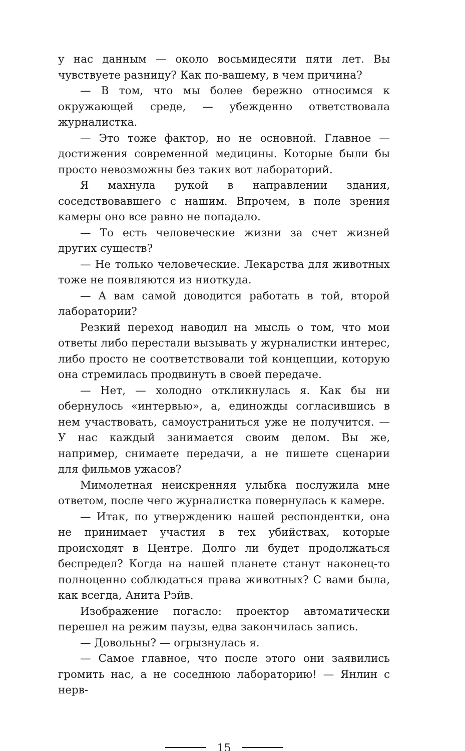у нас данным — около восьмидесяти пяти лет. Вы чувствуете разницу? Как по-вашему, в чем причина?
— В том, что мы более бережно относимся к окружающей среде, — убежденно ответствовала журналистка.
— Это тоже фактор, но не основной. Главное — достижения современной медицины. Которые были бы просто невозможны без таких вот лабораторий.
Я махнула рукой в направлении здания, соседствовавшего с нашим. Впрочем, в поле зрения камеры оно все равно не попадало.
— То есть человеческие жизни за счет жизней других существ?
— Не только человеческие. Лекарства для животных тоже не появляются из ниоткуда.
— А вам самой доводится работать в той, второй лаборатории?
Резкий переход наводил на мысль о том, что мои ответы либо перестали вызывать у журналистки интерес, либо просто не соответствовали той концепции, которую она стремилась продвинуть в своей передаче.
— Нет, — холодно откликнулась я. Как бы ни обернулось «интервью», а, единожды согласившись в нем участвовать, самоустраниться уже не получится. — У нас каждый занимается своим делом. Вы же, например, снимаете передачи, а не пишете сценарии для фильмов ужасов?
Мимолетная неискренняя улыбка послужила мне ответом, после чего журналистка повернулась к камере.
— Итак, по утверждению нашей респондентки, она не принимает участия в тех убийствах, которые происходят в Центре. Долго ли будет продолжаться беспредел? Когда на нашей планете станут наконец-то полноценно соблюдаться права животных? С вами была, как всегда, Анита Рэйв.
Изображение погасло: проектор автоматически перешел на режим паузы, едва закончилась запись.
— Довольны? — огрызнулась я.
— Самое главное, что после этого они заявились громить нас, а не соседнюю лабораторию! — Янлин с нерв-
15